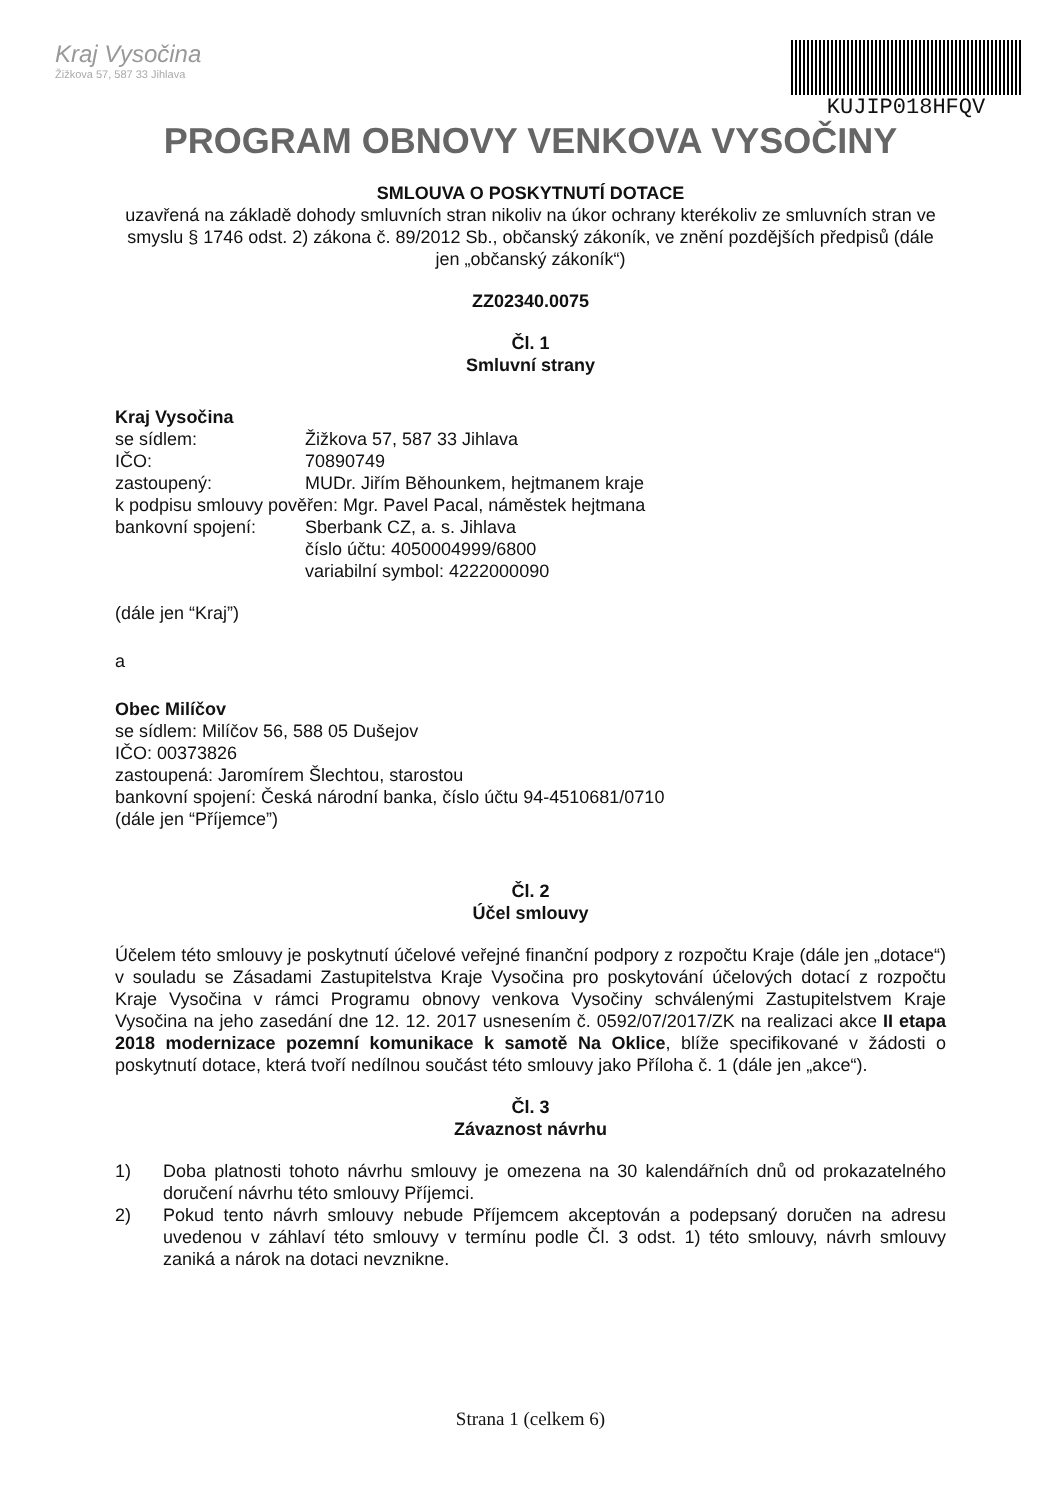Kraj Vysočina
Žižkova 57, 587 33 Jihlava
KUJIP018HFQV
PROGRAM OBNOVY VENKOVA VYSOČINY
SMLOUVA O POSKYTNUTÍ DOTACE
uzavřená na základě dohody smluvních stran nikoliv na úkor ochrany kterékoliv ze smluvních stran ve smyslu § 1746 odst. 2) zákona č. 89/2012 Sb., občanský zákoník, ve znění pozdějších předpisů (dále jen „občanský zákoník“)
ZZ02340.0075
Čl. 1
Smluvní strany
Kraj Vysočina
se sídlem: Žižkova 57, 587 33 Jihlava
IČO: 70890749
zastoupený: MUDr. Jiřím Běhounkem, hejtmanem kraje
k podpisu smlouvy pověřen: Mgr. Pavel Pacal, náměstek hejtmana
bankovní spojení: Sberbank CZ, a. s. Jihlava
číslo účtu: 4050004999/6800
variabilní symbol: 4222000090
(dále jen “Kraj”)
a
Obec Milíčov
se sídlem: Milíčov 56, 588 05 Dušejov
IČO: 00373826
zastoupená: Jaromírem Šlechtou, starostou
bankovní spojení: Česká národní banka, číslo účtu 94-4510681/0710
(dále jen “Příjemce”)
Čl. 2
Účel smlouvy
Účelem této smlouvy je poskytnutí účelové veřejné finanční podpory z rozpočtu Kraje (dále jen „dotace“) v souladu se Zásadami Zastupitelstva Kraje Vysočina pro poskytování účelových dotací z rozpočtu Kraje Vysočina v rámci Programu obnovy venkova Vysočiny schválenými Zastupitelstvem Kraje Vysočina na jeho zasedání dne 12. 12. 2017 usnesením č. 0592/07/2017/ZK na realizaci akce II etapa 2018 modernizace pozemní komunikace k samotě Na Oklice, blíže specifikované v žádosti o poskytnutí dotace, která tvoří nedílnou součást této smlouvy jako Příloha č. 1 (dále jen „akce“).
Čl. 3
Závaznost návrhu
1) Doba platnosti tohoto návrhu smlouvy je omezena na 30 kalendářních dnů od prokazatelného doručení návrhu této smlouvy Příjemci.
2) Pokud tento návrh smlouvy nebude Příjemcem akceptován a podepsaný doručen na adresu uvedenou v záhlaví této smlouvy v termínu podle Čl. 3 odst. 1) této smlouvy, návrh smlouvy zaniká a nárok na dotaci nevznikne.
Strana 1 (celkem 6)